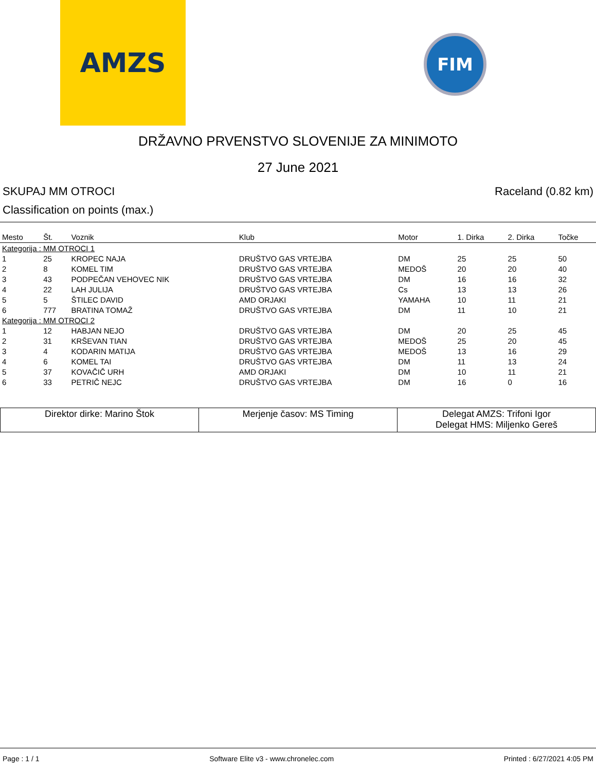AMZS FIM
DRŽAVNO PRVENSTVO SLOVENIJE ZA MINIMOTO
27 June 2021
SKUPAJ MM OTROCI Raceland (0.82 km)
Classification on points (max.)
| Mesto | Št. | Voznik | Klub | Motor | 1. Dirka | 2. Dirka | Točke |
| --- | --- | --- | --- | --- | --- | --- | --- |
| Kategorija : MM OTROCI 1 | | | | | | | |
| 1 | 25 | KROPEC NAJA | DRUŠTVO GAS VRTEJBA | DM | 25 | 25 | 50 |
| 2 | 8 | KOMEL TIM | DRUŠTVO GAS VRTEJBA | MEDOŠ | 20 | 20 | 40 |
| 3 | 43 | PODPEČAN VEHOVEC NIK | DRUŠTVO GAS VRTEJBA | DM | 16 | 16 | 32 |
| 4 | 22 | LAH JULIJA | DRUŠTVO GAS VRTEJBA | Cs | 13 | 13 | 26 |
| 5 | 5 | ŠTILEC DAVID | AMD ORJAKI | YAMAHA | 10 | 11 | 21 |
| 6 | 777 | BRATINA TOMAŽ | DRUŠTVO GAS VRTEJBA | DM | 11 | 10 | 21 |
| Kategorija : MM OTROCI 2 | | | | | | | |
| 1 | 12 | HABJAN NEJO | DRUŠTVO GAS VRTEJBA | DM | 20 | 25 | 45 |
| 2 | 31 | KRŠEVAN TIAN | DRUŠTVO GAS VRTEJBA | MEDOŠ | 25 | 20 | 45 |
| 3 | 4 | KODARIN MATIJA | DRUŠTVO GAS VRTEJBA | MEDOŠ | 13 | 16 | 29 |
| 4 | 6 | KOMEL TAI | DRUŠTVO GAS VRTEJBA | DM | 11 | 13 | 24 |
| 5 | 37 | KOVAČIČ URH | AMD ORJAKI | DM | 10 | 11 | 21 |
| 6 | 33 | PETRIČ NEJC | DRUŠTVO GAS VRTEJBA | DM | 16 | 0 | 16 |
| Direktor dirke: Marino Štok | Merjenje časov: MS Timing | Delegat AMZS: Trifoni Igor Delegat HMS: Miljenko Gereš |
Page : 1 / 1 Software Elite v3 - www.chronelec.com Printed : 6/27/2021 4:05 PM